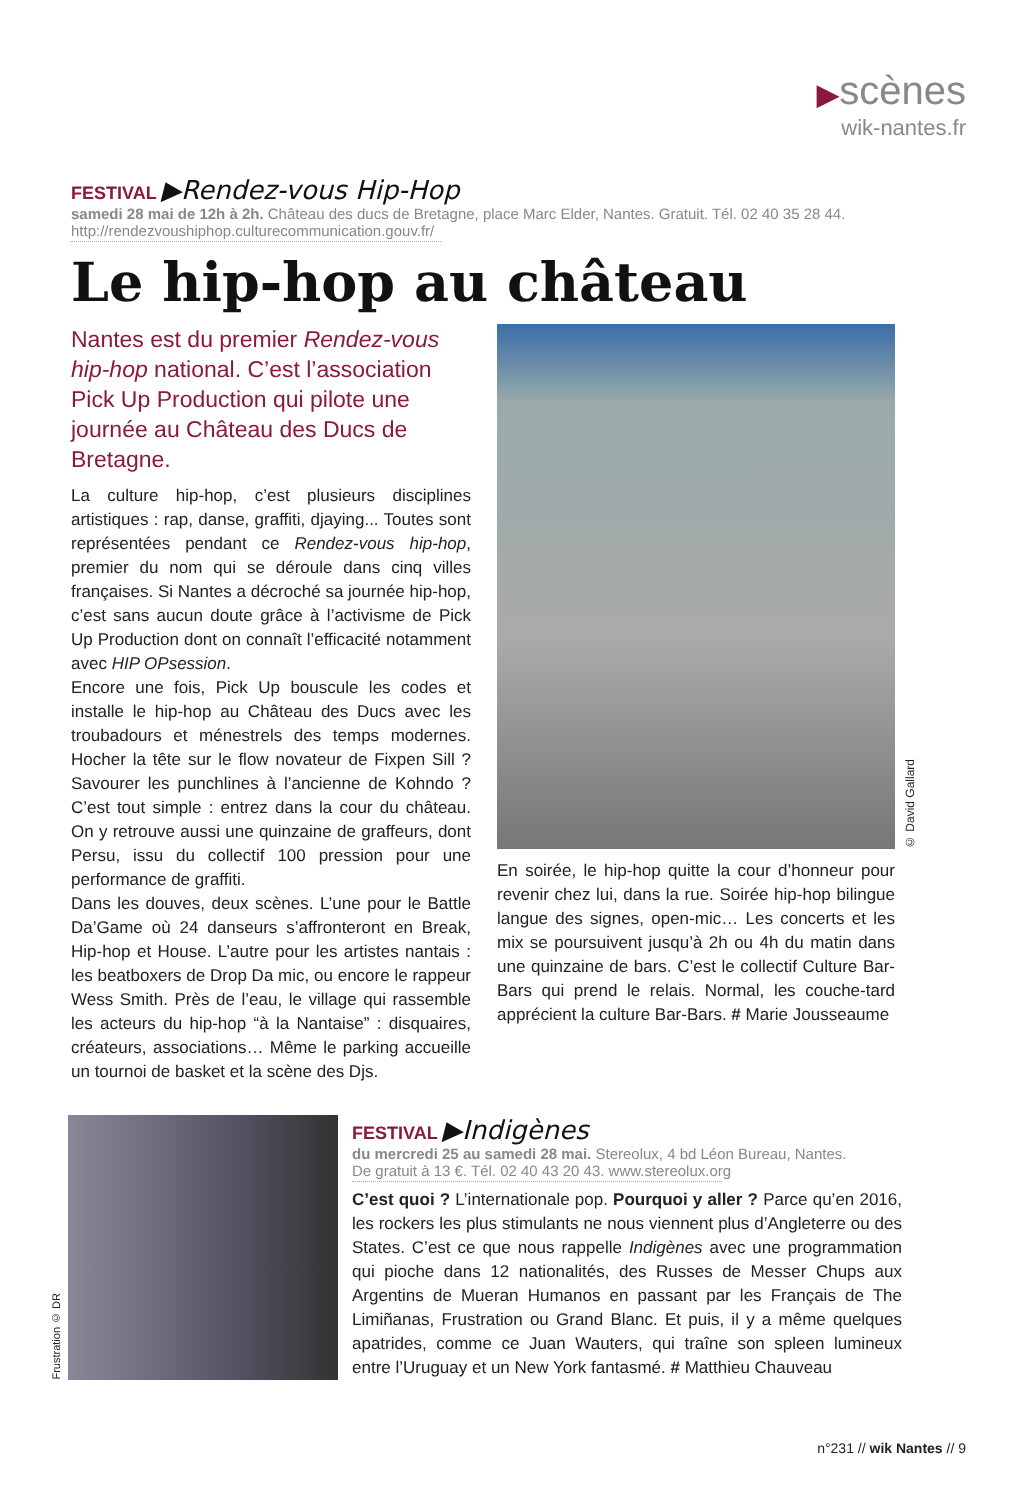▶scènes
wik-nantes.fr
FESTIVAL ▶Rendez-vous Hip-Hop
samedi 28 mai de 12h à 2h. Château des ducs de Bretagne, place Marc Elder, Nantes. Gratuit. Tél. 02 40 35 28 44.
http://rendezvoushiphop.culturecommunication.gouv.fr/
Le hip-hop au château
Nantes est du premier Rendez-vous hip-hop national. C’est l’association Pick Up Production qui pilote une journée au Château des Ducs de Bretagne.
La culture hip-hop, c’est plusieurs disciplines artistiques : rap, danse, graffiti, djaying... Toutes sont représentées pendant ce Rendez-vous hip-hop, premier du nom qui se déroule dans cinq villes françaises. Si Nantes a décroché sa journée hip-hop, c’est sans aucun doute grâce à l’activisme de Pick Up Production dont on connaît l’efficacité notamment avec HIP OPsession.
Encore une fois, Pick Up bouscule les codes et installe le hip-hop au Château des Ducs avec les troubadours et ménestrels des temps modernes. Hocher la tête sur le flow novateur de Fixpen Sill ? Savourer les punchlines à l’ancienne de Kohndo ? C’est tout simple : entrez dans la cour du château. On y retrouve aussi une quinzaine de graffeurs, dont Persu, issu du collectif 100 pression pour une performance de graffiti.
Dans les douves, deux scènes. L’une pour le Battle Da’Game où 24 danseurs s’affronteront en Break, Hip-hop et House. L’autre pour les artistes nantais : les beatboxers de Drop Da mic, ou encore le rappeur Wess Smith. Près de l’eau, le village qui rassemble les acteurs du hip-hop “à la Nantaise” : disquaires, créateurs, associations… Même le parking accueille un tournoi de basket et la scène des Djs.
© David Gallard
En soirée, le hip-hop quitte la cour d’honneur pour revenir chez lui, dans la rue. Soirée hip-hop bilingue langue des signes, open-mic… Les concerts et les mix se poursuivent jusqu’à 2h ou 4h du matin dans une quinzaine de bars. C’est le collectif Culture Bar-Bars qui prend le relais. Normal, les couche-tard apprécient la culture Bar-Bars. # Marie Jousseaume
Frustration © DR
FESTIVAL ▶Indigènes
du mercredi 25 au samedi 28 mai. Stereolux, 4 bd Léon Bureau, Nantes.
De gratuit à 13 €. Tél. 02 40 43 20 43. www.stereolux.org
C’est quoi ? L’internationale pop. Pourquoi y aller ? Parce qu’en 2016, les rockers les plus stimulants ne nous viennent plus d’Angleterre ou des States. C’est ce que nous rappelle Indigènes avec une programmation qui pioche dans 12 nationalités, des Russes de Messer Chups aux Argentins de Mueran Humanos en passant par les Français de The Limiñanas, Frustration ou Grand Blanc. Et puis, il y a même quelques apatrides, comme ce Juan Wauters, qui traîne son spleen lumineux entre l’Uruguay et un New York fantasmé. # Matthieu Chauveau
n°231 // wik Nantes // 9